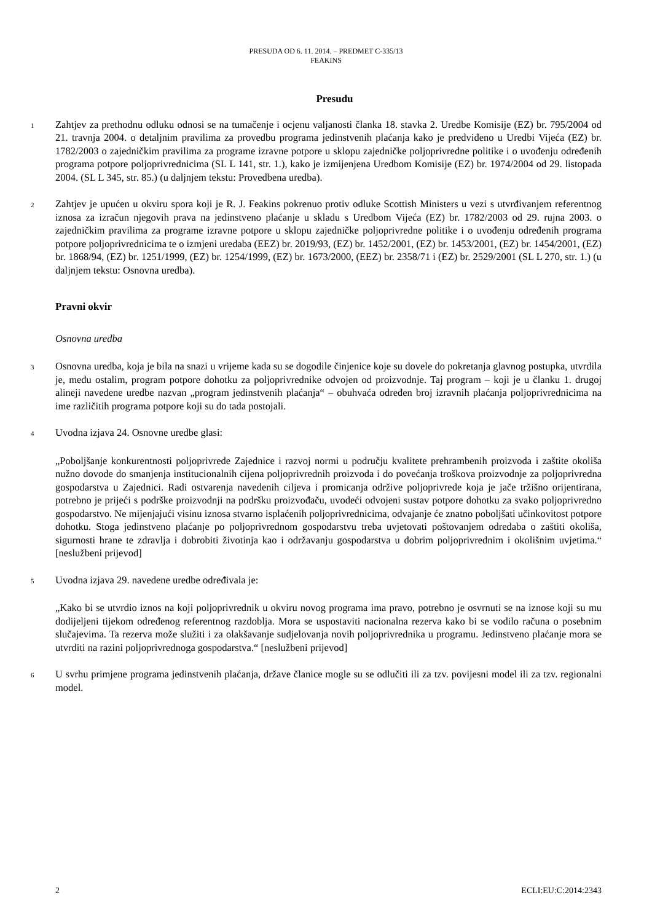PRESUDA OD 6. 11. 2014. – PREDMET C-335/13
FEAKINS
Presudu
1
Zahtjev za prethodnu odluku odnosi se na tumačenje i ocjenu valjanosti članka 18. stavka 2. Uredbe Komisije (EZ) br. 795/2004 od 21. travnja 2004. o detaljnim pravilima za provedbu programa jedinstvenih plaćanja kako je predviđeno u Uredbi Vijeća (EZ) br. 1782/2003 o zajedničkim pravilima za programe izravne potpore u sklopu zajedničke poljoprivredne politike i o uvođenju određenih programa potpore poljoprivrednicima (SL L 141, str. 1.), kako je izmijenjena Uredbom Komisije (EZ) br. 1974/2004 od 29. listopada 2004. (SL L 345, str. 85.) (u daljnjem tekstu: Provedbena uredba).
2
Zahtjev je upućen u okviru spora koji je R. J. Feakins pokrenuo protiv odluke Scottish Ministers u vezi s utvrđivanjem referentnog iznosa za izračun njegovih prava na jedinstveno plaćanje u skladu s Uredbom Vijeća (EZ) br. 1782/2003 od 29. rujna 2003. o zajedničkim pravilima za programe izravne potpore u sklopu zajedničke poljoprivredne politike i o uvođenju određenih programa potpore poljoprivrednicima te o izmjeni uredaba (EEZ) br. 2019/93, (EZ) br. 1452/2001, (EZ) br. 1453/2001, (EZ) br. 1454/2001, (EZ) br. 1868/94, (EZ) br. 1251/1999, (EZ) br. 1254/1999, (EZ) br. 1673/2000, (EEZ) br. 2358/71 i (EZ) br. 2529/2001 (SL L 270, str. 1.) (u daljnjem tekstu: Osnovna uredba).
Pravni okvir
Osnovna uredba
3
Osnovna uredba, koja je bila na snazi u vrijeme kada su se dogodile činjenice koje su dovele do pokretanja glavnog postupka, utvrdila je, među ostalim, program potpore dohotku za poljoprivrednike odvojen od proizvodnje. Taj program – koji je u članku 1. drugoj alineji navedene uredbe nazvan „program jedinstvenih plaćanja“ – obuhvaća određen broj izravnih plaćanja poljoprivrednicima na ime različitih programa potpore koji su do tada postojali.
4
Uvodna izjava 24. Osnovne uredbe glasi:
„Poboljšanje konkurentnosti poljoprivrede Zajednice i razvoj normi u području kvalitete prehrambenih proizvoda i zaštite okoliša nužno dovode do smanjenja institucionalnih cijena poljoprivrednih proizvoda i do povećanja troškova proizvodnje za poljoprivredna gospodarstva u Zajednici. Radi ostvarenja navedenih ciljeva i promicanja održive poljoprivrede koja je jače tržišno orijentirana, potrebno je prijeći s podrške proizvodnji na podršku proizvođaču, uvodeći odvojeni sustav potpore dohotku za svako poljoprivredno gospodarstvo. Ne mijenjajući visinu iznosa stvarno isplaćenih poljoprivrednicima, odvajanje će znatno poboljšati učinkovitost potpore dohotku. Stoga jedinstveno plaćanje po poljoprivrednom gospodarstvu treba uvjetovati poštovanjem odredaba o zaštiti okoliša, sigurnosti hrane te zdravlja i dobrobiti životinja kao i održavanju gospodarstva u dobrim poljoprivrednim i okolišnim uvjetima.“ [neslužbeni prijevod]
5
Uvodna izjava 29. navedene uredbe određivala je:
„Kako bi se utvrdio iznos na koji poljoprivrednik u okviru novog programa ima pravo, potrebno je osvrnuti se na iznose koji su mu dodijeljeni tijekom određenog referentnog razdoblja. Mora se uspostaviti nacionalna rezerva kako bi se vodilo računa o posebnim slučajevima. Ta rezerva može služiti i za olakšavanje sudjelovanja novih poljoprivrednika u programu. Jedinstveno plaćanje mora se utvrditi na razini poljoprivrednoga gospodarstva.“ [neslužbeni prijevod]
6
U svrhu primjene programa jedinstvenih plaćanja, države članice mogle su se odlučiti ili za tzv. povijesni model ili za tzv. regionalni model.
2 ECLI:EU:C:2014:2343